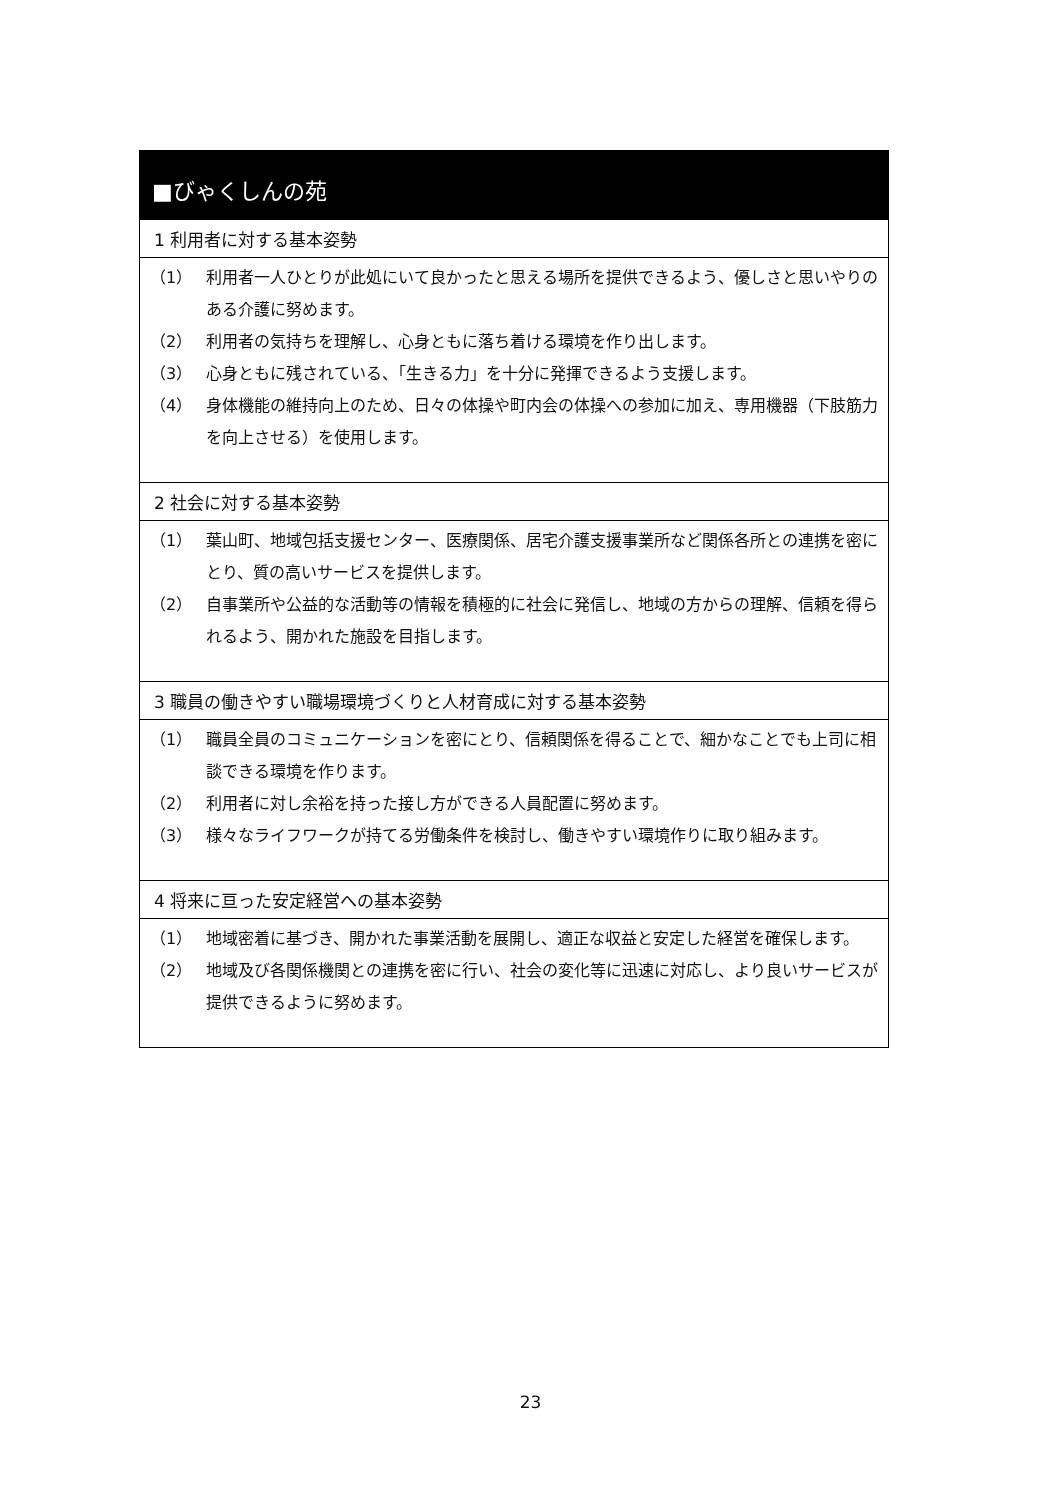■びゃくしんの苑
1 利用者に対する基本姿勢
（1） 利用者一人ひとりが此処にいて良かったと思える場所を提供できるよう、優しさと思いやりのある介護に努めます。
（2） 利用者の気持ちを理解し、心身ともに落ち着ける環境を作り出します。
（3） 心身ともに残されている、「生きる力」を十分に発揮できるよう支援します。
（4） 身体機能の維持向上のため、日々の体操や町内会の体操への参加に加え、専用機器（下肢筋力を向上させる）を使用します。
2 社会に対する基本姿勢
（1） 葉山町、地域包括支援センター、医療関係、居宅介護支援事業所など関係各所との連携を密にとり、質の高いサービスを提供します。
（2） 自事業所や公益的な活動等の情報を積極的に社会に発信し、地域の方からの理解、信頼を得られるよう、開かれた施設を目指します。
3 職員の働きやすい職場環境づくりと人材育成に対する基本姿勢
（1） 職員全員のコミュニケーションを密にとり、信頼関係を得ることで、細かなことでも上司に相談できる環境を作ります。
（2） 利用者に対し余裕を持った接し方ができる人員配置に努めます。
（3） 様々なライフワークが持てる労働条件を検討し、働きやすい環境作りに取り組みます。
4 将来に亘った安定経営への基本姿勢
（1） 地域密着に基づき、開かれた事業活動を展開し、適正な収益と安定した経営を確保します。
（2） 地域及び各関係機関との連携を密に行い、社会の変化等に迅速に対応し、より良いサービスが提供できるように努めます。
23